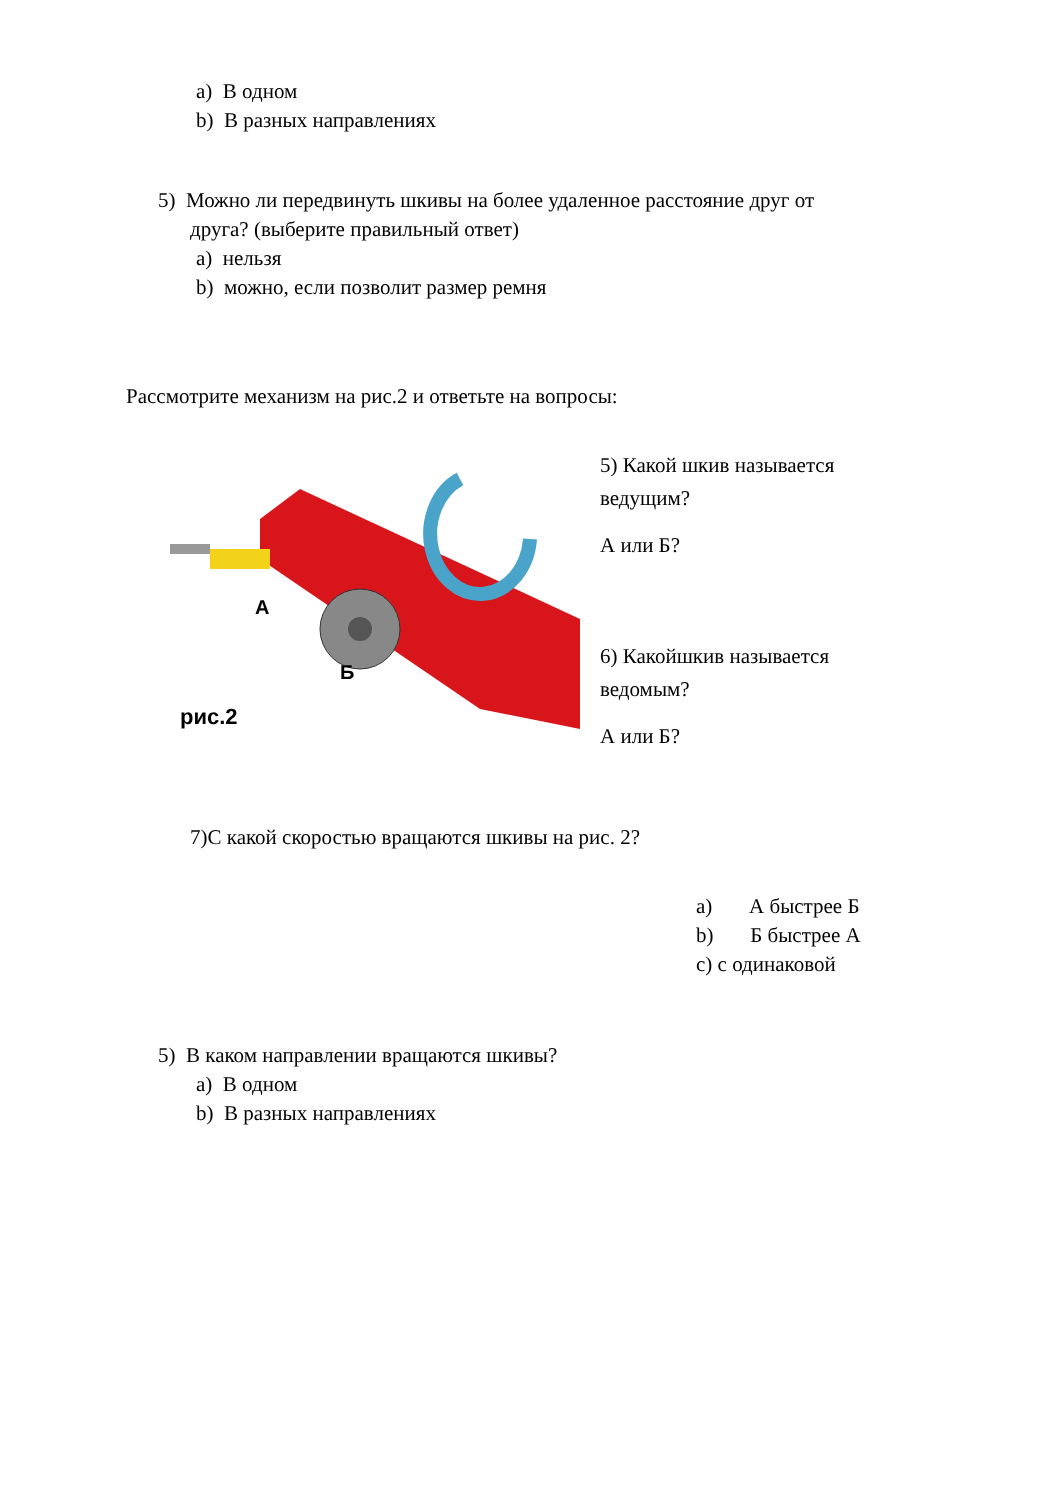a) В одном
b) В разных направлениях
5) Можно ли передвинуть шкивы на более удаленное расстояние друг от
друга? (выберите правильный ответ)
a) нельзя
b) можно, если позволит размер ремня
Рассмотрите механизм на рис.2 и ответьте на вопросы:
А
Б
рис.2
5) Какой шкив называется
ведущим?
А или Б?
6) Какойшкив называется
ведомым?
А или Б?
7)С какой скоростью вращаются шкивы на рис. 2?
a) А быстрее Б
b) Б быстрее А
c) с одинаковой
5) В каком направлении вращаются шкивы?
a) В одном
b) В разных направлениях